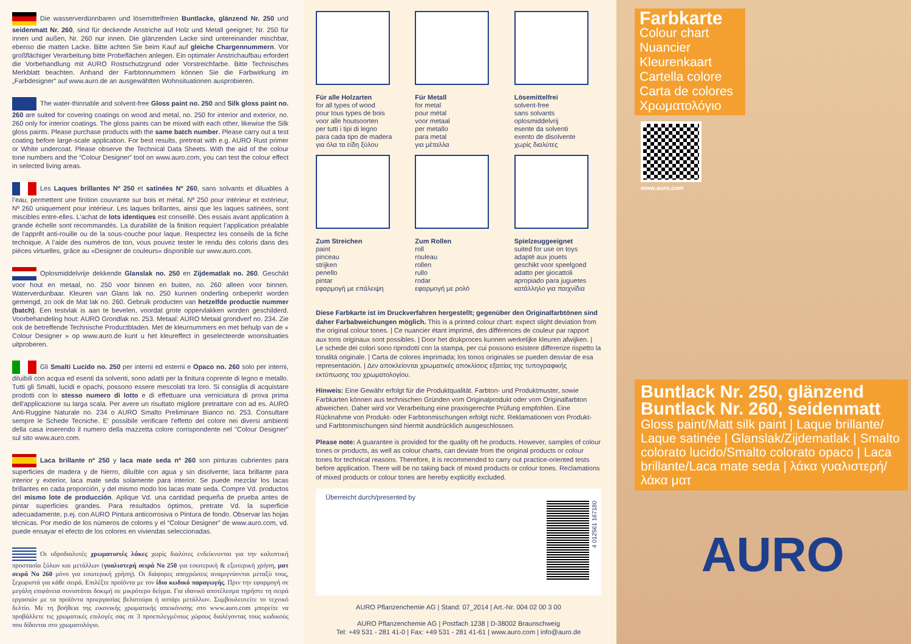Die wasserverdünnbaren und lösemittelfreien Buntlacke, glänzend Nr. 250 und seidenmatt Nr. 260, sind für deckende Anstriche auf Holz und Metall geeignet; Nr. 250 für innen und außen, Nr. 260 nur innen. Die glänzenden Lacke sind untereinander mischbar, ebenso die matten Lacke. Bitte achten Sie beim Kauf auf gleiche Chargennummern. Vor großflächiger Verarbeitung bitte Probeflächen anlegen. Ein optimaler Anstrichaufbau erfordert die Vorbehandlung mit AURO Rostschutzgrund oder Vorstreichfarbe. Bitte Technisches Merkblatt beachten. Anhand der Farbtonnummern können Sie die Farbwirkung im „Farbdesigner“ auf www.auro.de an ausgewählten Wohnsituationen ausprobieren.
The water-thinnable and solvent-free Gloss paint no. 250 and Silk gloss paint no. 260 are suited for covering coatings on wood and metal, no. 250 for interior and exterior, no. 260 only for interior coatings. The gloss paints can be mixed with each other, likewise the Silk gloss paints. Please purchase products with the same batch number. Please carry out a test coating before large-scale application. For best results, pretreat with e.g. AURO Rust primer or White undercoat. Please observe the Technical Data Sheets. With the aid of the colour tone numbers and the “Colour Designer” tool on www.auro.com, you can test the colour effect in selected living areas.
Les Laques brillantes Nº 250 et satinées Nº 260, sans solvants et diluables à l’eau, permettent une finition couvrante sur bois et métal. Nº 250 pour intérieur et extérieur, Nº 260 uniquement pour intérieur. Les laques brillantes, ainsi que les laques satinées, sont miscibles entre-elles. L’achat de lots identiques est conseillé. Des essais avant application à grande échelle sont recommandés. La durabilité de la finition requiert l’application préalable de l’apprêt anti-rouille ou de la sous-couche pour laque. Respectez les conseils de la fiche technique. A l’aide des numéros de ton, vous pouvez tester le rendu des coloris dans des pièces virtuelles, grâce au «Designer de couleurs» disponible sur www.auro.com.
Oplosmiddelvrije dekkende Glanslak no. 250 en Zijdematlak no. 260. Geschikt voor hout en metaal, no. 250 voor binnen en buiten, no. 260 alleen voor binnen. Waterverdunbaar. Kleuren van Glans lak no. 250 kunnen onderling onbeperkt worden gemengd, zo ook de Mat lak no. 260. Gebruik producten van hetzelfde productie nummer (batch). Een testvlak is aan te bevelen, voordat grote oppervlakken worden geschilderd. Voorbehandeling hout: AURO Grondlak no. 253. Metaal: AURO Metaal grondverf no. 234. Zie ook de betreffende Technische Productbladen. Met de kleurnummers en met behulp van de « Colour Designer » op www.auro.de kunt u het kleureffect in geselecteerde woonsituaties uitproberen.
Gli Smalti Lucido no. 250 per interni ed esterni e Opaco no. 260 solo per interni, diluibili con acqua ed esenti da solventi, sono adatti per la finitura coprente di legno e metallo. Tutti gli Smalti, lucidi e opachi, possono essere mescolati tra loro. Si consiglia di acquistare prodotti con lo stesso numero di lotto e di effettuare una verniciatura di prova prima dell'applicazione su larga scala. Per avere un risultato migliore pretrattare con ad es. AURO Anti-Ruggine Naturale no. 234 o AURO Smalto Preliminare Bianco no. 253. Consultare sempre le Schede Tecniche. E' possibile verificare l'effetto del colore nei diversi ambienti della casa inserendo il numero della mazzetta colore corrispondente nel "Colour Designer" sul sito www.auro.com.
Laca brillante nº 250 y laca mate seda nº 260 son pinturas cubrientes para superficies de madera y de hierro, diluíble con agua y sin disolvente; laca brillante para interior y exterior, laca mate seda solamente para interior. Se puede mezclar los lacas brillantes en cada proporción, y del mismo modo los lacas mate seda. Compre Vd. productos del mismo lote de producción. Aplique Vd. una cantidad pequeña de prueba antes de pintar superficies grandes. Para resultados óptimos, pretrate Vd. la superficie adecuadamente, p.ej. con AURO Pintura anticorrosiva o Pintura de fondo. Observar las hojas técnicas. Por medio de los números de colores y el “Colour Designer” de www.auro.com, vd. puede ensayar el efecto de los colores en viviendas seleccionadas.
Οι υδροδιαλυτές χρωματιστές λάκες χωρίς διαλύτες ενδείκνυνται για την καλυπτική προστασία ξύλων και μετάλλων (γυαλιστερή σειρά Νο 250 για εσωτερική & εξωτερική χρήση, ματ σειρά Νο 260 μόνο για εσωτερική χρήση). Οι διάφορες αποχρώσεις αναμιγνύονται μεταξύ τους, ξεχωριστά για κάθε σειρά. Επιλέξτε προϊόντα με τον ίδιο κωδικό παραγωγής. Πριν την εφαρμογή σε μεγάλη επιφάνεια συνιστάται δοκιμή σε μικρότερο δείγμα. Για ιδανικό αποτέλεσμα τηρήστε τη σειρά εργασιών με τα προϊόντα προεργασίας βελατούρα ή αστάρι μετάλλων. Συμβουλευτείτε το τεχνικό δελτίο. Με τη βοήθεια της εικονικής χρωματικής απεικόνισης στο www.auro.com μπορείτε να προβάλλετε τις χρωματικές επιλογές σας σε 3 προεπιλεγμένους χώρους διαλέγοντας τους κωδικούς που δίδονται στο χρωματολόγιο.
Für alle Holzarten
for all types of wood
pour tous types de bois
voor alle houtsoorten
per tutti i tipi di legno
para cada tipo de madera
για όλα τα είδη ξύλου
Für Metall
for metal
pour métal
voor metaal
per metallo
para metal
για μέταλλα
Lösemittelfrei
solvent-free
sans solvants
oplosmiddelvrij
esente da solventi
exento de disolvente
χωρίς διαλύτες
Zum Streichen
paint
pinceau
strijken
penello
pintar
εφαρμογή με επάλειψη
Zum Rollen
roll
rouleau
rollen
rullo
rodar
εφαρμογή με ρολό
Spielzeuggeeignet
suited for use on toys
adapté aux jouets
geschikt voor speelgoed
adatto per giocattoli
apropiado para juguetes
κατάλληλο για παιχνίδια
Diese Farbkarte ist im Druckverfahren hergestellt; gegenüber den Originalfarbtönen sind daher Farbabweichungen möglich. This is a printed colour chart: expect slight deviation from the original colour tones. | Ce nuancier étant imprimé, des différences de couleur par rapport aux tons originaux sont possibles. | Door het drukproces kunnen werkelijke kleuren afwijken. | Le schede dei colori sono riprodotti con la stampa, per cui possono esistere differenze rispetto la tonalitá originale. | Carta de colores imprimada; los tonos originales se pueden desviar de esa representación. | Δεν αποκλείονται χρωματικές αποκλίσεις εξαιτίας της τυπογραφικής εκτύπωσης του χρωματολογίου.
Hinweis: Eine Gewähr erfolgt für die Produktqualität. Farbton- und Produktmuster, sowie Farbkarten können aus technischen Gründen vom Originalprodukt oder vom Originalfarbton abweichen. Daher wird vor Verarbeitung eine praxisgerechte Prüfung empfohlen. Eine Rücknahme von Produkt- oder Farbtonmischungen erfolgt nicht. Reklamationen von Produkt- und Farbtonmischungen sind hiermit ausdrücklich ausgeschlossen.
Please note: A guarantee is provided for the quality oft he products. However, samples of colour tones or products, as well as colour charts, can deviate from the original products or colour tones for technical reasons. Therefore, it is recommended to carry out practice-oriented tests before application. There will be no taking back of mixed products or colour tones. Reclamations of mixed products or colour tones are hereby explicitly excluded.
Überreicht durch/presented by
4 012561 167180
AURO Pflanzenchemie AG | Stand: 07_2014 | Art.-Nr. 004 02 00 3 00
AURO Pflanzenchemie AG | Postfach 1238 | D-38002 Braunschweig
Tel: +49 531 - 281 41-0 | Fax: +49 531 - 281 41-61 | www.auro.com | info@auro.de
Farbkarte
Colour chart
Nuancier
Kleurenkaart
Cartella colore
Carta de colores
Χρωματολόγιο
www.auro.com
Buntlack Nr. 250, glänzend
Buntlack Nr. 260, seidenmatt
Gloss paint/Matt silk paint | Laque brillante/ Laque satinée | Glanslak/Zijdematlak | Smalto colorato lucido/Smalto colorato opaco | Laca brillante/Laca mate seda | λάκα γυαλιστερή/λάκα ματ
AURO